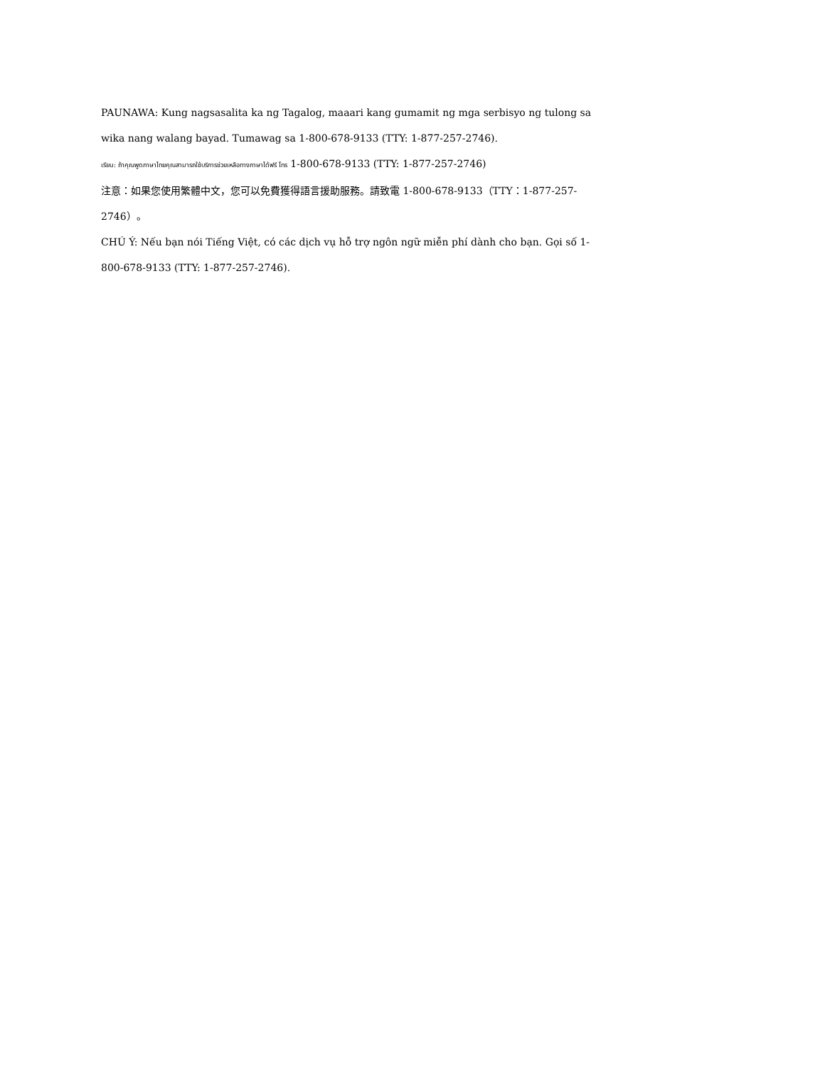PAUNAWA: Kung nagsasalita ka ng Tagalog, maaari kang gumamit ng mga serbisyo ng tulong sa wika nang walang bayad. Tumawag sa 1-800-678-9133 (TTY: 1-877-257-2746).
เรียน: ถ้าคุณพูดภาษาไทยคุณสามารถใช้บริการช่วยเหลือทางภาษาได้ฟรี โทร 1-800-678-9133 (TTY: 1-877-257-2746)
注意：如果您使用繁體中文，您可以免費獲得語言援助服務。請致電 1-800-678-9133（TTY：1-877-257-2746）。
CHÚ Ý: Nếu bạn nói Tiếng Việt, có các dịch vụ hỗ trợ ngôn ngữ miễn phí dành cho bạn. Gọi số 1-800-678-9133 (TTY: 1-877-257-2746).